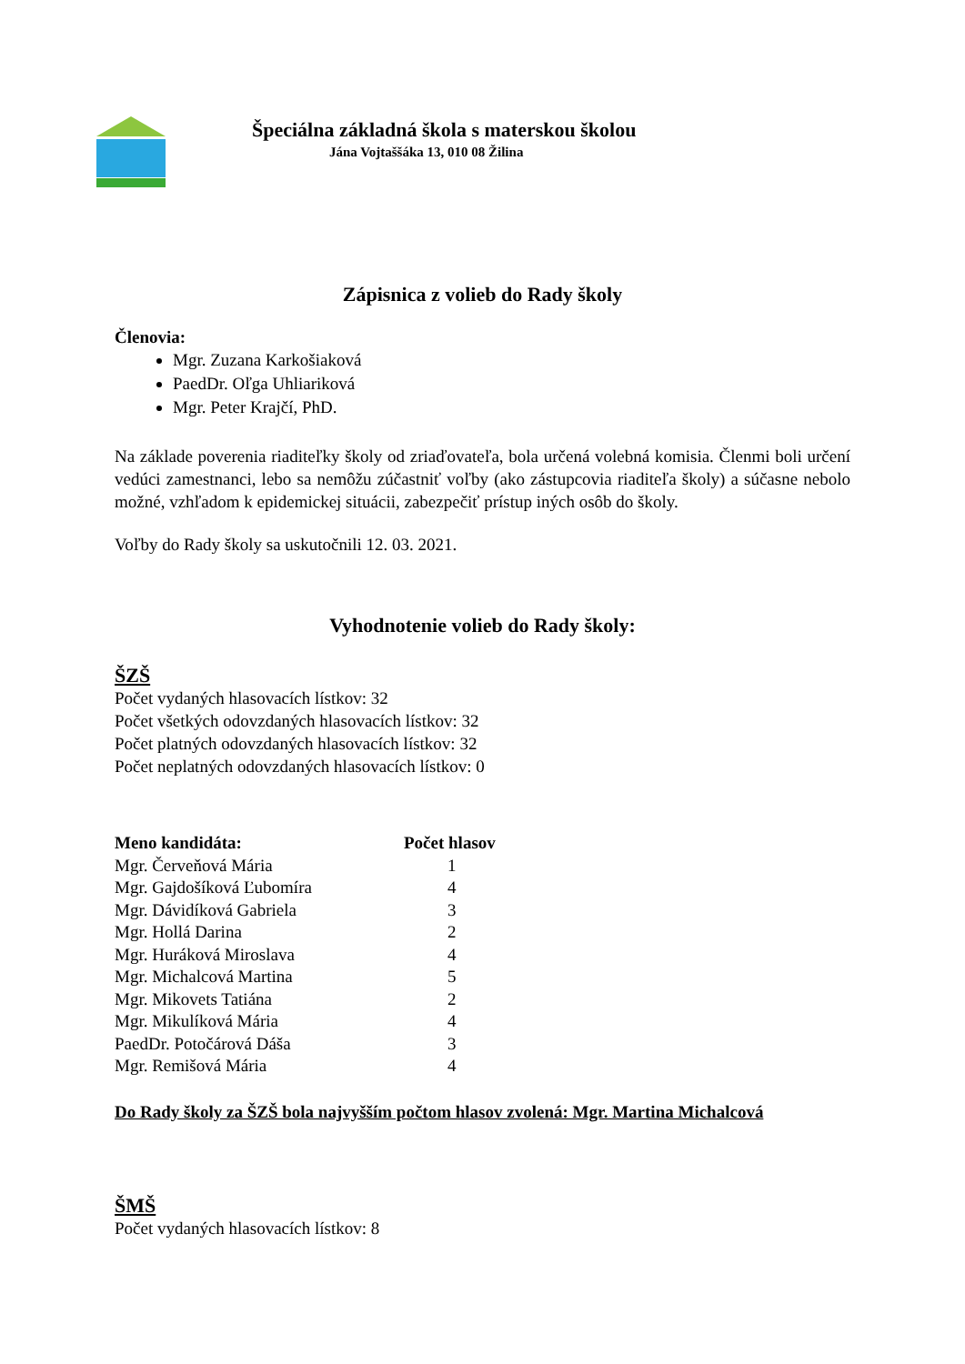Špeciálna základná škola s materskou školou
Jána Vojtaššáka 13, 010 08 Žilina
Zápisnica z volieb do Rady školy
Členovia:
Mgr. Zuzana Karkošiaková
PaedDr. Oľga Uhliariková
Mgr. Peter Krajčí, PhD.
Na základe poverenia riaditeľky školy od zriaďovateľa, bola určená volebná komisia. Členmi boli určení vedúci zamestnanci, lebo sa nemôžu zúčastniť voľby (ako zástupcovia riaditeľa školy) a súčasne nebolo možné, vzhľadom k epidemickej situácii, zabezpečiť prístup iných osôb do školy.
Voľby do Rady školy sa uskutočnili 12. 03. 2021.
Vyhodnotenie volieb do Rady školy:
ŠZŠ
Počet vydaných hlasovacích lístkov: 32
Počet všetkých odovzdaných hlasovacích lístkov: 32
Počet platných odovzdaných hlasovacích lístkov: 32
Počet neplatných odovzdaných hlasovacích lístkov: 0
| Meno kandidáta: | Počet hlasov |
| --- | --- |
| Mgr. Červeňová Mária | 1 |
| Mgr. Gajdošíková Ľubomíra | 4 |
| Mgr. Dávidíková Gabriela | 3 |
| Mgr. Hollá Darina | 2 |
| Mgr. Huráková Miroslava | 4 |
| Mgr. Michalcová Martina | 5 |
| Mgr. Mikovets Tatiána | 2 |
| Mgr. Mikulíková Mária | 4 |
| PaedDr. Potočárová Dáša | 3 |
| Mgr. Remišová Mária | 4 |
Do Rady školy za ŠZŠ bola najvyšším počtom hlasov zvolená: Mgr. Martina Michalcová
ŠMŠ
Počet vydaných hlasovacích lístkov: 8